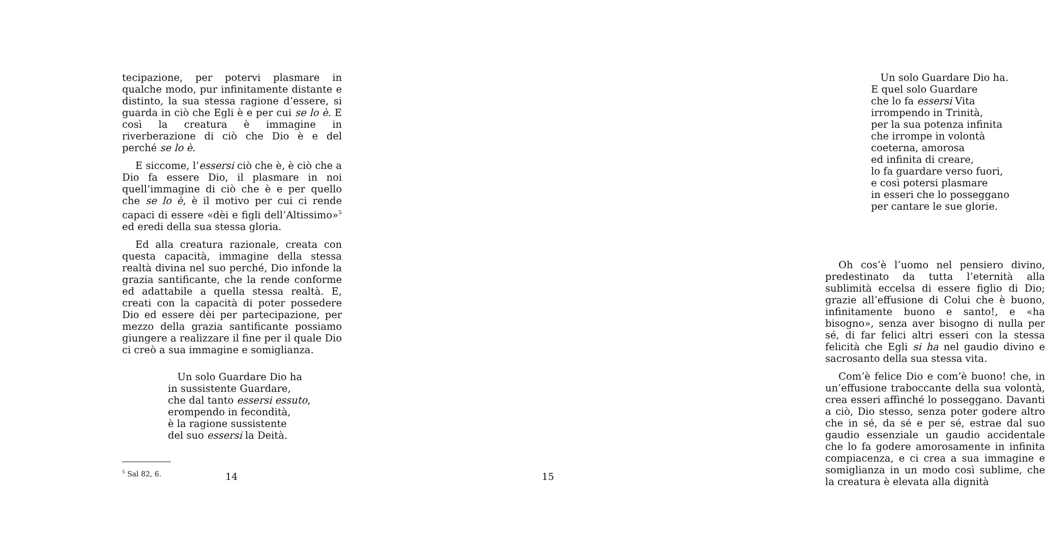tecipazione, per potervi plasmare in qualche modo, pur infinitamente distante e distinto, la sua stessa ragione d’essere, si guarda in ciò che Egli è e per cui se lo è. E così la creatura è immagine in riverberazione di ciò che Dio è e del perché se lo è.
E siccome, l’essersi ciò che è, è ciò che a Dio fa essere Dio, il plasmare in noi quell’immagine di ciò che è e per quello che se lo è, è il motivo per cui ci rende capaci di essere «dèi e figli dell’Altissimo»<sup>5</sup> ed eredi della sua stessa gloria.
Ed alla creatura razionale, creata con questa capacità, immagine della stessa realtà divina nel suo perché, Dio infonde la grazia santificante, che la rende conforme ed adattabile a quella stessa realtà. E, creati con la capacità di poter possedere Dio ed essere dèi per partecipazione, per mezzo della grazia santificante possiamo giungere a realizzare il fine per il quale Dio ci creò a sua immagine e somiglianza.
Un solo Guardare Dio ha
in sussistente Guardare,
che dal tanto essersi essuto,
erompendo in fecondità,
è la ragione sussistente
del suo essersi la Deità.
<sup>5</sup> Sal 82, 6.
14
Un solo Guardare Dio ha.
E quel solo Guardare
che lo fa essersi Vita
irrompendo in Trinità,
per la sua potenza infinita
che irrompe in volontà
coeterna, amorosa
ed infinita di creare,
lo fa guardare verso fuori,
e così potersi plasmare
in esseri che lo posseggano
per cantare le sue glorie.
Oh cos’è l’uomo nel pensiero divino, predestinato da tutta l’eternità alla sublimità eccelsa di essere figlio di Dio; grazie all’effusione di Colui che è buono, infinitamente buono e santo!, e «ha bisogno», senza aver bisogno di nulla per sé, di far felici altri esseri con la stessa felicità che Egli si ha nel gaudio divino e sacrosanto della sua stessa vita.
Com’è felice Dio e com’è buono! che, in un’effusione traboccante della sua volontà, crea esseri affinché lo posseggano. Davanti a ciò, Dio stesso, senza poter godere altro che in sé, da sé e per sé, estrae dal suo gaudio essenziale un gaudio accidentale che lo fa godere amorosamente in infinita compiacenza, e ci crea a sua immagine e somiglianza in un modo così sublime, che la creatura è elevata alla dignità
15